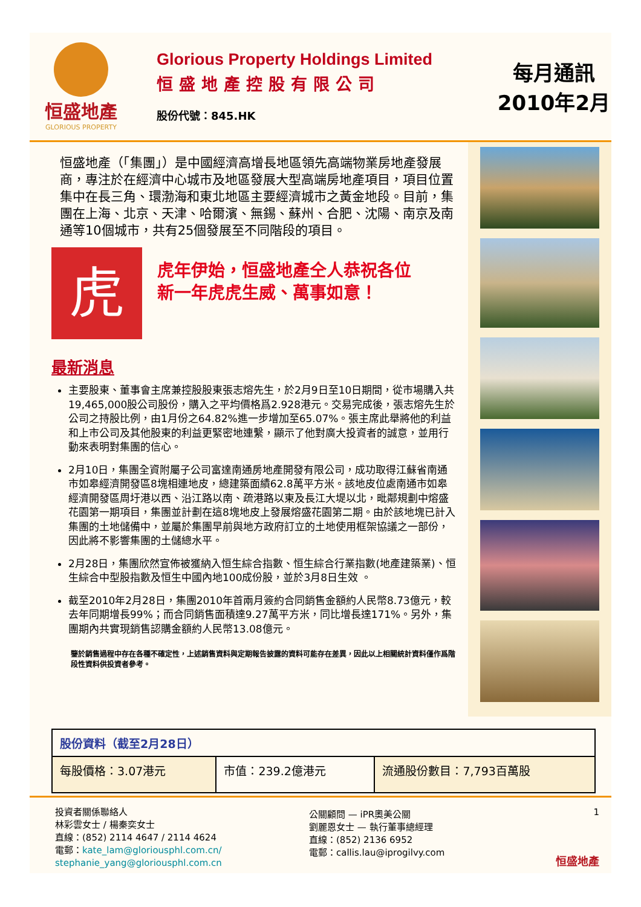恒盛地產
GLORIOUS PROPERTY
Glorious Property Holdings Limited
恒盛地產控股有限公司
股份代號：845.HK
每月通訊
2010年2月
恒盛地產（「集團」）是中國經濟高增長地區領先高端物業房地產發展商，專注於在經濟中心城市及地區發展大型高端房地產項目，項目位置集中在長三角、環渤海和東北地區主要經濟城市之黃金地段。目前，集團在上海、北京、天津、哈爾濱、無錫、蘇州、合肥、沈陽、南京及南通等10個城市，共有25個發展至不同階段的項目。
虎
虎年伊始，恒盛地產仝人恭祝各位
新一年虎虎生威、萬事如意！
最新消息
主要股東、董事會主席兼控股股東張志熔先生，於2月9日至10日期間，從市場購入共19,465,000股公司股份，購入之平均價格爲2.928港元。交易完成後，張志熔先生於公司之持股比例，由1月份之64.82%進一步增加至65.07%。張主席此舉將他的利益和上市公司及其他股東的利益更緊密地連繫，顯示了他對廣大投資者的誠意，並用行動來表明對集團的信心。
2月10日，集團全資附屬子公司富達南通房地產開發有限公司，成功取得江蘇省南通市如皋經濟開發區8塊相連地皮，總建築面績62.8萬平方米。該地皮位處南通市如皋經濟開發區周圩港以西、沿江路以南、疏港路以東及長江大堤以北，毗鄰規劃中熔盛花園第一期項目，集團並計劃在這8塊地皮上發展熔盛花園第二期。由於該地塊已計入集團的土地儲備中，並屬於集團早前與地方政府訂立的土地使用框架協議之一部份，因此將不影響集團的土儲總水平。
2月28日，集團欣然宣佈被獲納入恒生綜合指數、恒生綜合行業指數(地產建築業)、恒生綜合中型股指數及恒生中國內地100成份股，並於3月8日生效 。
截至2010年2月28日，集團2010年首兩月簽約合同銷售金額約人民幣8.73億元，較去年同期增長99%；而合同銷售面積達9.27萬平方米，同比增長達171%。另外，集團期內共實現銷售認購金額約人民幣13.08億元。
鑒於銷售過程中存在各種不確定性，上述銷售資料與定期報告披露的資料可能存在差異，因此以上相關統計資料僅作爲階段性資料供投資者參考。
| 股份資料（截至2月28日） | | |
| --- | --- | --- |
| 每股價格：3.07港元 | 市值：239.2億港元 | 流通股份數目：7,793百萬股 |
投資者關係聯絡人
林彩雲女士 / 楊秦奕女士
直線：(852) 2114 4647 / 2114 4624
電郵：kate_lam@gloriousphl.com.cn/
stephanie_yang@gloriousphl.com.cn
公關顧問 — iPR奧美公關
劉麗恩女士 — 執行董事總經理
直線：(852) 2136 6952
電郵：callis.lau@iprogilvy.com
1
恒盛地產